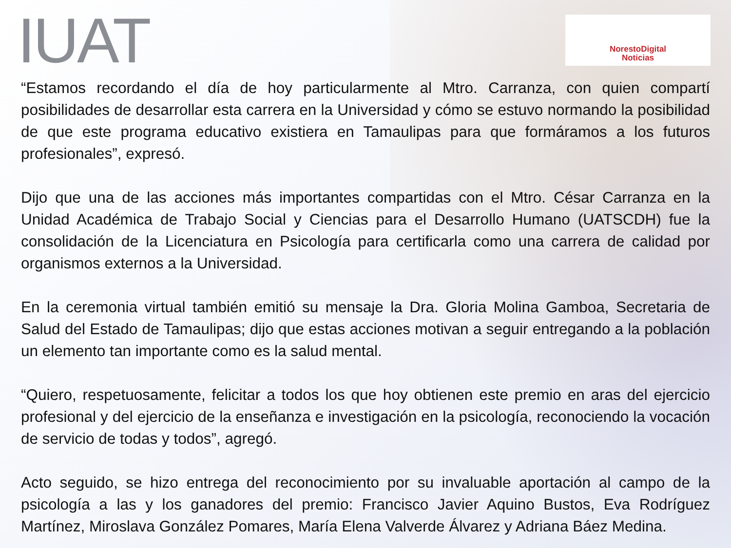IUAT
NorestoDigital
Noticias
“Estamos recordando el día de hoy particularmente al Mtro. Carranza, con quien compartí posibilidades de desarrollar esta carrera en la Universidad y cómo se estuvo normando la posibilidad de que este programa educativo existiera en Tamaulipas para que formáramos a los futuros profesionales”, expresó.
Dijo que una de las acciones más importantes compartidas con el Mtro. César Carranza en la Unidad Académica de Trabajo Social y Ciencias para el Desarrollo Humano (UATSCDH) fue la consolidación de la Licenciatura en Psicología para certificarla como una carrera de calidad por organismos externos a la Universidad.
En la ceremonia virtual también emitió su mensaje la Dra. Gloria Molina Gamboa, Secretaria de Salud del Estado de Tamaulipas; dijo que estas acciones motivan a seguir entregando a la población un elemento tan importante como es la salud mental.
“Quiero, respetuosamente, felicitar a todos los que hoy obtienen este premio en aras del ejercicio profesional y del ejercicio de la enseñanza e investigación en la psicología, reconociendo la vocación de servicio de todas y todos”, agregó.
Acto seguido, se hizo entrega del reconocimiento por su invaluable aportación al campo de la psicología a las y los ganadores del premio: Francisco Javier Aquino Bustos, Eva Rodríguez Martínez, Miroslava González Pomares, María Elena Valverde Álvarez y Adriana Báez Medina.